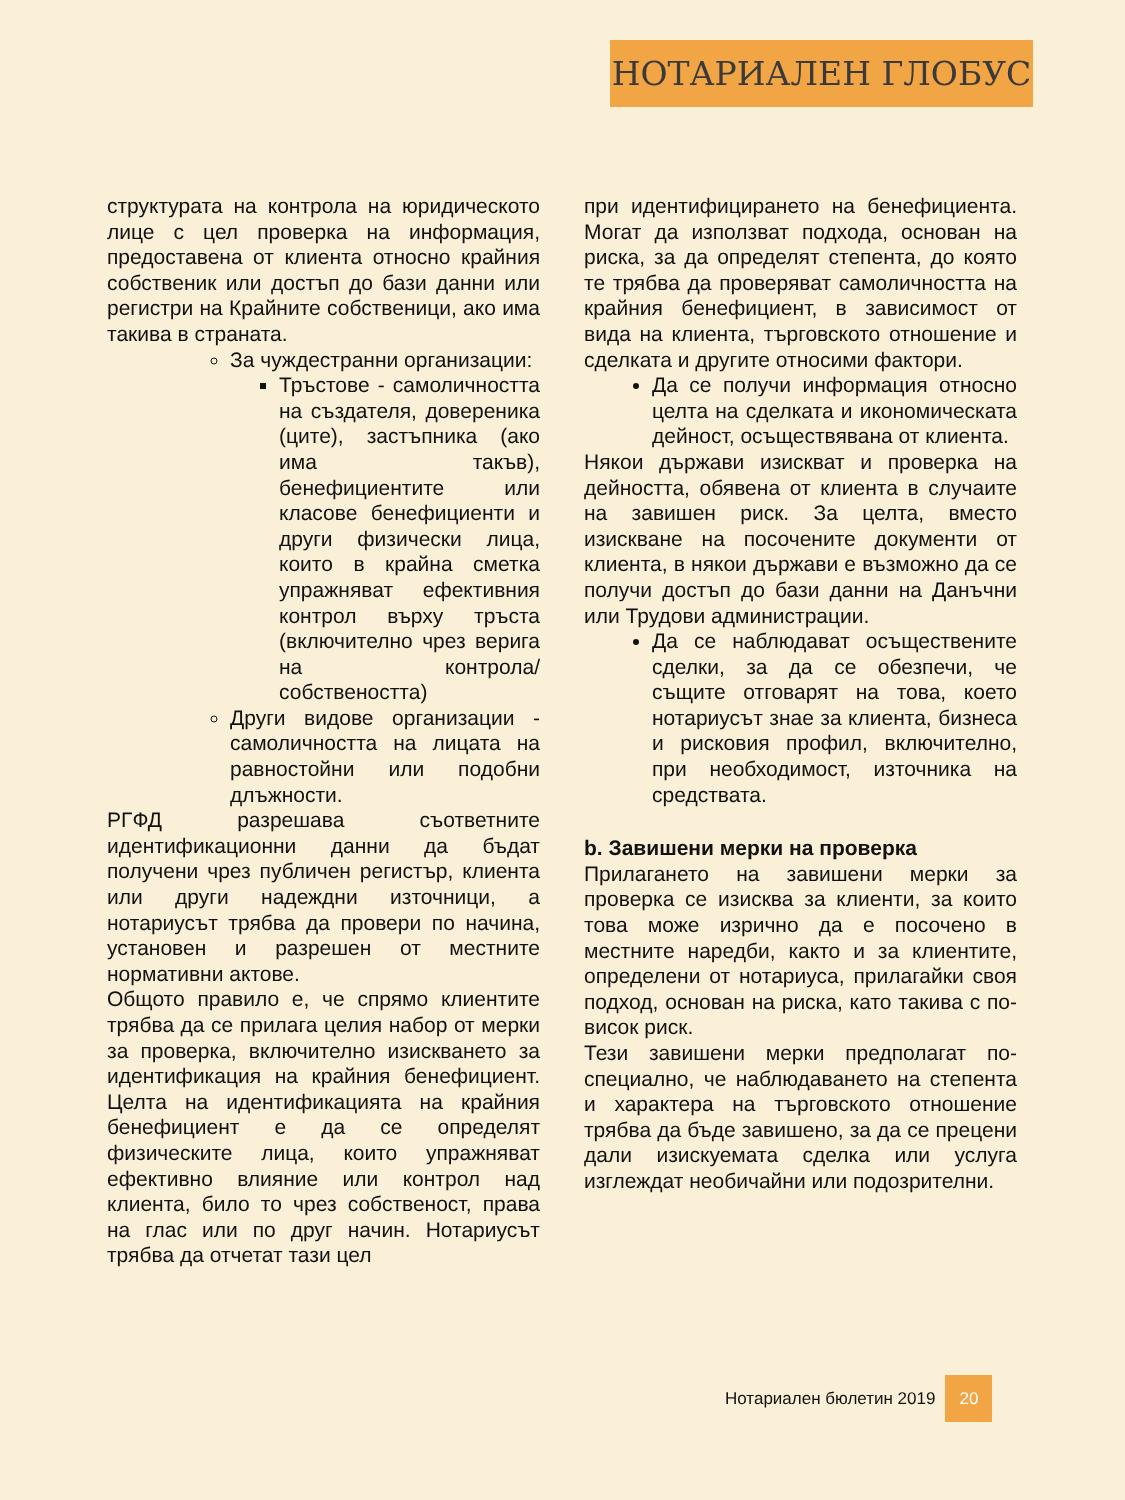НОТАРИАЛЕН ГЛОБУС
структурата на контрола на юридическото лице с цел проверка на информация, предоставена от клиента относно крайния собственик или достъп до бази данни или регистри на Крайните собственици, ако има такива в страната.
За чуждестранни организации:
Тръстове - самоличността на създателя, довереника (ците), застъпника (ако има такъв), бенефициентите или класове бенефициенти и други физически лица, които в крайна сметка упражняват ефективния контрол върху тръста (включително чрез верига на контрола/ собствеността)
Други видове организации - самоличността на лицата на равностойни или подобни длъжности.
РГФД разрешава съответните идентификационни данни да бъдат получени чрез публичен регистър, клиента или други надеждни източници, а нотариусът трябва да провери по начина, установен и разрешен от местните нормативни актове.
Общото правило е, че спрямо клиентите трябва да се прилага целия набор от мерки за проверка, включително изискването за идентификация на крайния бенефициент. Целта на идентификацията на крайния бенефициент е да се определят физическите лица, които упражняват ефективно влияние или контрол над клиента, било то чрез собственост, права на глас или по друг начин. Нотариусът трябва да отчетат тази цел
при идентифицирането на бенефициента. Могат да използват подхода, основан на риска, за да определят степента, до която те трябва да проверяват самоличността на крайния бенефициент, в зависимост от вида на клиента, търговското отношение и сделката и другите относими фактори.
Да се получи информация относно целта на сделката и икономическата дейност, осъществявана от клиента.
Някои държави изискват и проверка на дейността, обявена от клиента в случаите на завишен риск. За целта, вместо изискване на посочените документи от клиента, в някои държави е възможно да се получи достъп до бази данни на Данъчни или Трудови администрации.
Да се наблюдават осъществените сделки, за да се обезпечи, че същите отговарят на това, което нотариусът знае за клиента, бизнеса и рисковия профил, включително, при необходимост, източника на средствата.
b. Завишени мерки на проверка
Прилагането на завишени мерки за проверка се изисква за клиенти, за които това може изрично да е посочено в местните наредби, както и за клиентите, определени от нотариуса, прилагайки своя подход, основан на риска, като такива с по-висок риск.
Тези завишени мерки предполагат по-специално, че наблюдаването на степента и характера на търговското отношение трябва да бъде завишено, за да се прецени дали изискуемата сделка или услуга изглеждат необичайни или подозрителни.
Нотариален бюлетин 2019 20